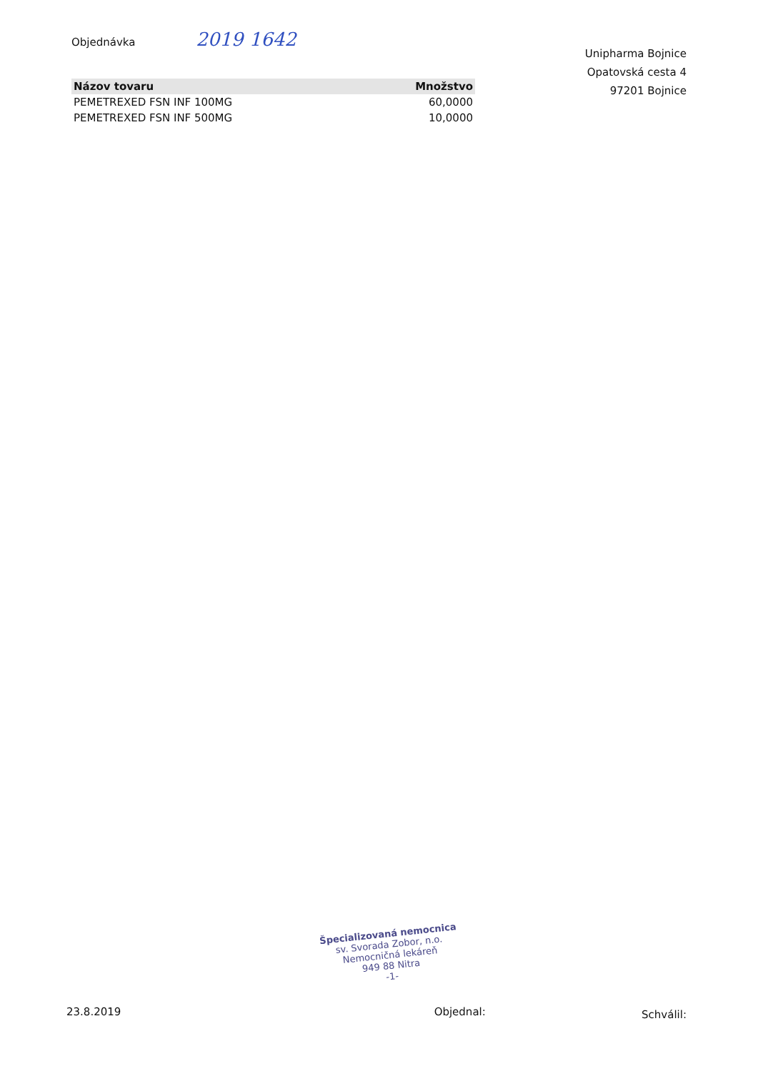Objednávka 2019 1642
| Názov tovaru | Množstvo |
| --- | --- |
| PEMETREXED FSN INF 100MG | 60,0000 |
| PEMETREXED FSN INF 500MG | 10,0000 |
Unipharma Bojnice
Opatovská cesta 4
97201 Bojnice
Špecializovaná nemocnica
sv. Svorada Zobor, n.o.
Nemocničná lekáreň
949 88 Nitra
-1-
23.8.2019 Objednal: Schválil: